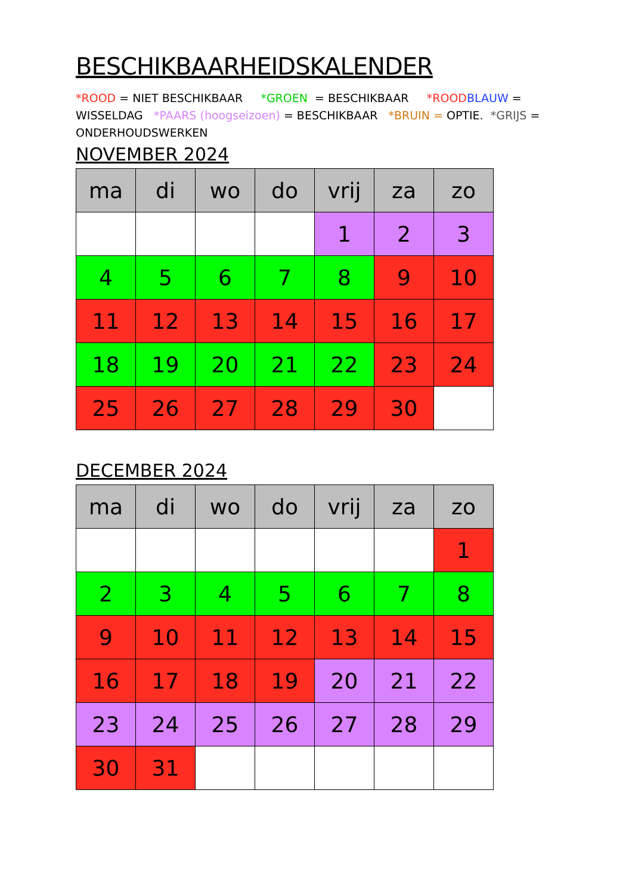BESCHIKBAARHEIDSKALENDER
*ROOD = NIET BESCHIKBAAR *GROEN = BESCHIKBAAR *ROOD BLAUW = WISSELDAG *PAARS (hoogseizoen) = BESCHIKBAAR *BRUIN = OPTIE. *GRIJS = ONDERHOUDSWERKEN
NOVEMBER 2024
| ma | di | wo | do | vrij | za | zo |
| --- | --- | --- | --- | --- | --- | --- |
| | | | | 1 | 2 | 3 |
| 4 | 5 | 6 | 7 | 8 | 9 | 10 |
| 11 | 12 | 13 | 14 | 15 | 16 | 17 |
| 18 | 19 | 20 | 21 | 22 | 23 | 24 |
| 25 | 26 | 27 | 28 | 29 | 30 | |
DECEMBER 2024
| ma | di | wo | do | vrij | za | zo |
| --- | --- | --- | --- | --- | --- | --- |
| | | | | | | 1 |
| 2 | 3 | 4 | 5 | 6 | 7 | 8 |
| 9 | 10 | 11 | 12 | 13 | 14 | 15 |
| 16 | 17 | 18 | 19 | 20 | 21 | 22 |
| 23 | 24 | 25 | 26 | 27 | 28 | 29 |
| 30 | 31 | | | | | |